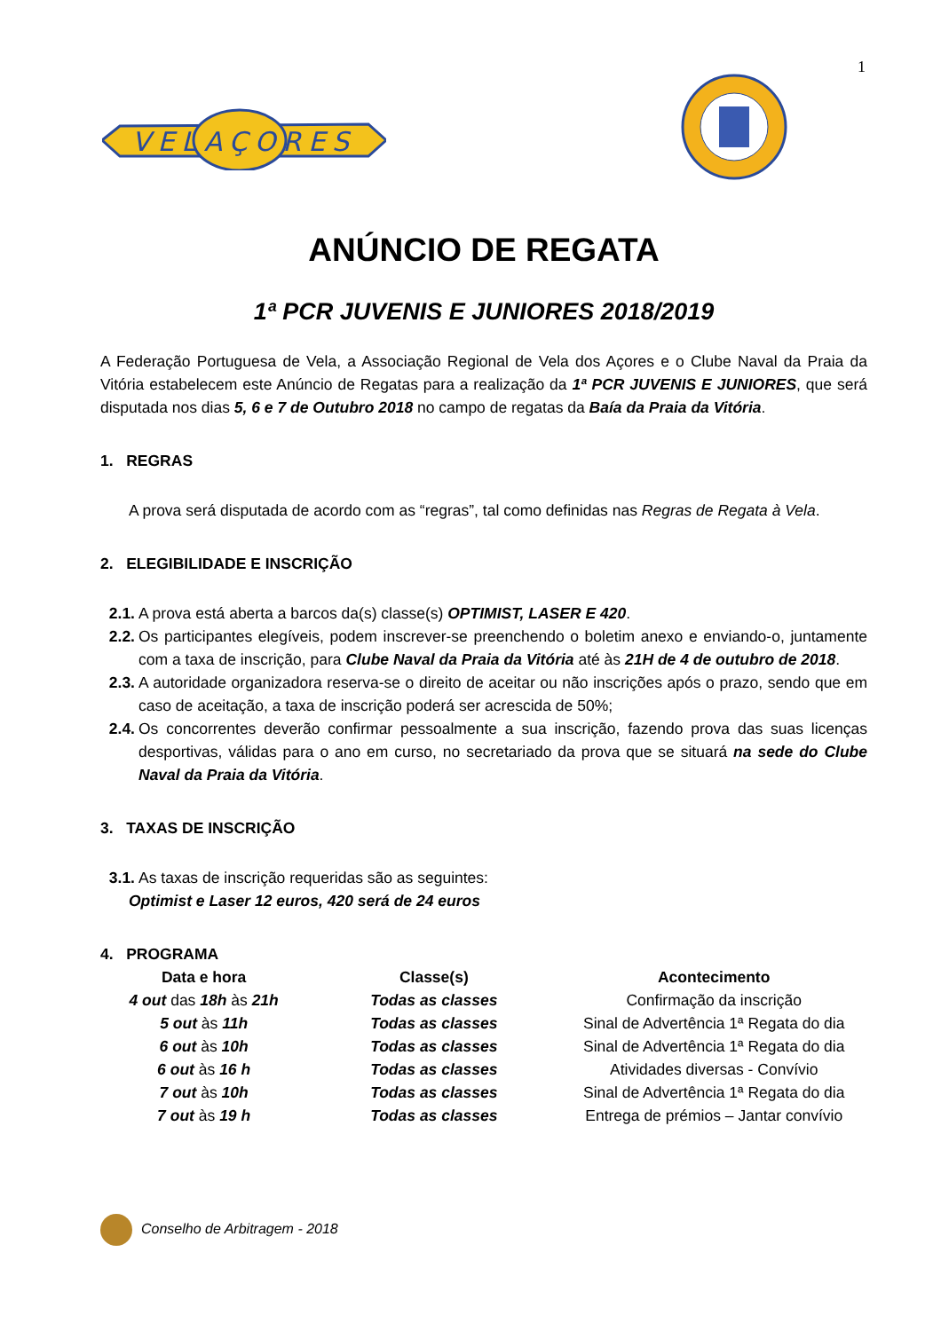1
VELAÇORES
ANÚNCIO DE REGATA
1ª PCR JUVENIS E JUNIORES 2018/2019
A Federação Portuguesa de Vela, a Associação Regional de Vela dos Açores e o Clube Naval da Praia da Vitória estabelecem este Anúncio de Regatas para a realização da 1ª PCR JUVENIS E JUNIORES, que será disputada nos dias 5, 6 e 7 de Outubro 2018 no campo de regatas da Baía da Praia da Vitória.
1. REGRAS
A prova será disputada de acordo com as “regras”, tal como definidas nas Regras de Regata à Vela.
2. ELEGIBILIDADE E INSCRIÇÃO
2.1.
A prova está aberta a barcos da(s) classe(s) OPTIMIST, LASER E 420.
2.2.
Os participantes elegíveis, podem inscrever-se preenchendo o boletim anexo e enviando-o, juntamente com a taxa de inscrição, para Clube Naval da Praia da Vitória até às 21H de 4 de outubro de 2018.
2.3.
A autoridade organizadora reserva-se o direito de aceitar ou não inscrições após o prazo, sendo que em caso de aceitação, a taxa de inscrição poderá ser acrescida de 50%;
2.4.
Os concorrentes deverão confirmar pessoalmente a sua inscrição, fazendo prova das suas licenças desportivas, válidas para o ano em curso, no secretariado da prova que se situará na sede do Clube Naval da Praia da Vitória.
3. TAXAS DE INSCRIÇÃO
3.1.
As taxas de inscrição requeridas são as seguintes:
Optimist e Laser 12 euros, 420 será de 24 euros
4. PROGRAMA
| Data e hora | Classe(s) | Acontecimento |
| --- | --- | --- |
| 4 out das 18h às 21h | Todas as classes | Confirmação da inscrição |
| 5 out às 11h | Todas as classes | Sinal de Advertência 1ª Regata do dia |
| 6 out às 10h | Todas as classes | Sinal de Advertência 1ª Regata do dia |
| 6 out às 16 h | Todas as classes | Atividades diversas - Convívio |
| 7 out às 10h | Todas as classes | Sinal de Advertência 1ª Regata do dia |
| 7 out às 19 h | Todas as classes | Entrega de prémios – Jantar convívio |
Conselho de Arbitragem - 2018